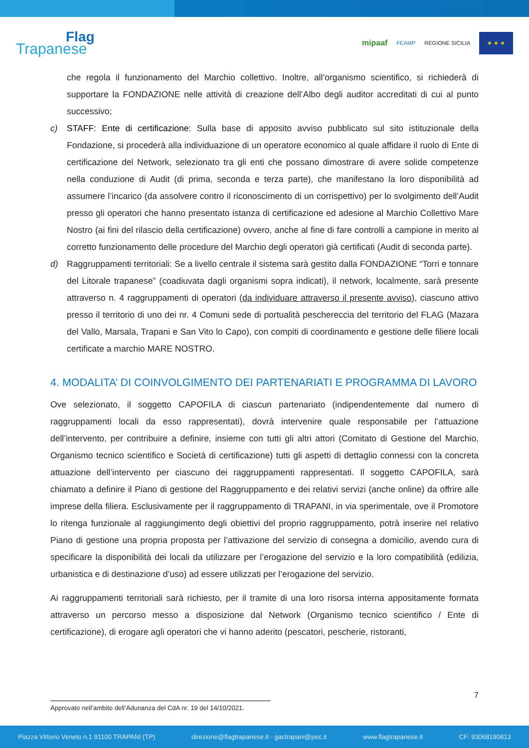Flag
Trapanese
mipaaf FEAMP REGIONE SICILIA
★ ★ ★
che regola il funzionamento del Marchio collettivo. Inoltre, all’organismo scientifico, si richiederà di supportare la FONDAZIONE nelle attività di creazione dell’Albo degli auditor accreditati di cui al punto successivo;
c) STAFF: Ente di certificazione: Sulla base di apposito avviso pubblicato sul sito istituzionale della Fondazione, si procederà alla individuazione di un operatore economico al quale affidare il ruolo di Ente di certificazione del Network, selezionato tra gli enti che possano dimostrare di avere solide competenze nella conduzione di Audit (di prima, seconda e terza parte), che manifestano la loro disponibilità ad assumere l’incarico (da assolvere contro il riconoscimento di un corrispettivo) per lo svolgimento dell’Audit presso gli operatori che hanno presentato istanza di certificazione ed adesione al Marchio Collettivo Mare Nostro (ai fini del rilascio della certificazione) ovvero, anche al fine di fare controlli a campione in merito al corretto funzionamento delle procedure del Marchio degli operatori già certificati (Audit di seconda parte).
d) Raggruppamenti territoriali: Se a livello centrale il sistema sarà gestito dalla FONDAZIONE “Torri e tonnare del Litorale trapanese” (coadiuvata dagli organismi sopra indicati), il network, localmente, sarà presente attraverso n. 4 raggruppamenti di operatori (da individuare attraverso il presente avviso), ciascuno attivo presso il territorio di uno dei nr. 4 Comuni sede di portualità peschereccia del territorio del FLAG (Mazara del Vallo, Marsala, Trapani e San Vito lo Capo), con compiti di coordinamento e gestione delle filiere locali certificate a marchio MARE NOSTRO.
4. MODALITA’ DI COINVOLGIMENTO DEI PARTENARIATI E PROGRAMMA DI LAVORO
Ove selezionato, il soggetto CAPOFILA di ciascun partenariato (indipendentemente dal numero di raggruppamenti locali da esso rappresentati), dovrà intervenire quale responsabile per l’attuazione dell’intervento, per contribuire a definire, insieme con tutti gli altri attori (Comitato di Gestione del Marchio, Organismo tecnico scientifico e Società di certificazione) tutti gli aspetti di dettaglio connessi con la concreta attuazione dell’intervento per ciascuno dei raggruppamenti rappresentati. Il soggetto CAPOFILA, sarà chiamato a definire il Piano di gestione del Raggruppamento e dei relativi servizi (anche online) da offrire alle imprese della filiera. Esclusivamente per il raggruppamento di TRAPANI, in via sperimentale, ove il Promotore lo ritenga funzionale al raggiungimento degli obiettivi del proprio raggruppamento, potrà inserire nel relativo Piano di gestione una propria proposta per l’attivazione del servizio di consegna a domicilio, avendo cura di specificare la disponibilità dei locali da utilizzare per l’erogazione del servizio e la loro compatibilità (edilizia, urbanistica e di destinazione d’uso) ad essere utilizzati per l’erogazione del servizio.
Ai raggruppamenti territoriali sarà richiesto, per il tramite di una loro risorsa interna appositamente formata attraverso un percorso messo a disposizione dal Network (Organismo tecnico scientifico / Ente di certificazione), di erogare agli operatori che vi hanno aderito (pescatori, pescherie, ristoranti,
7
Approvato nell’ambito dell’Adunanza del CdA nr. 19 del 14/10/2021.
Piazza Vittorio Veneto n.1 91100 TRAPANI (TP) direzione@flagtrapanese.it - gactrapani@pec.it www.flagtrapanese.it CF: 93068190813